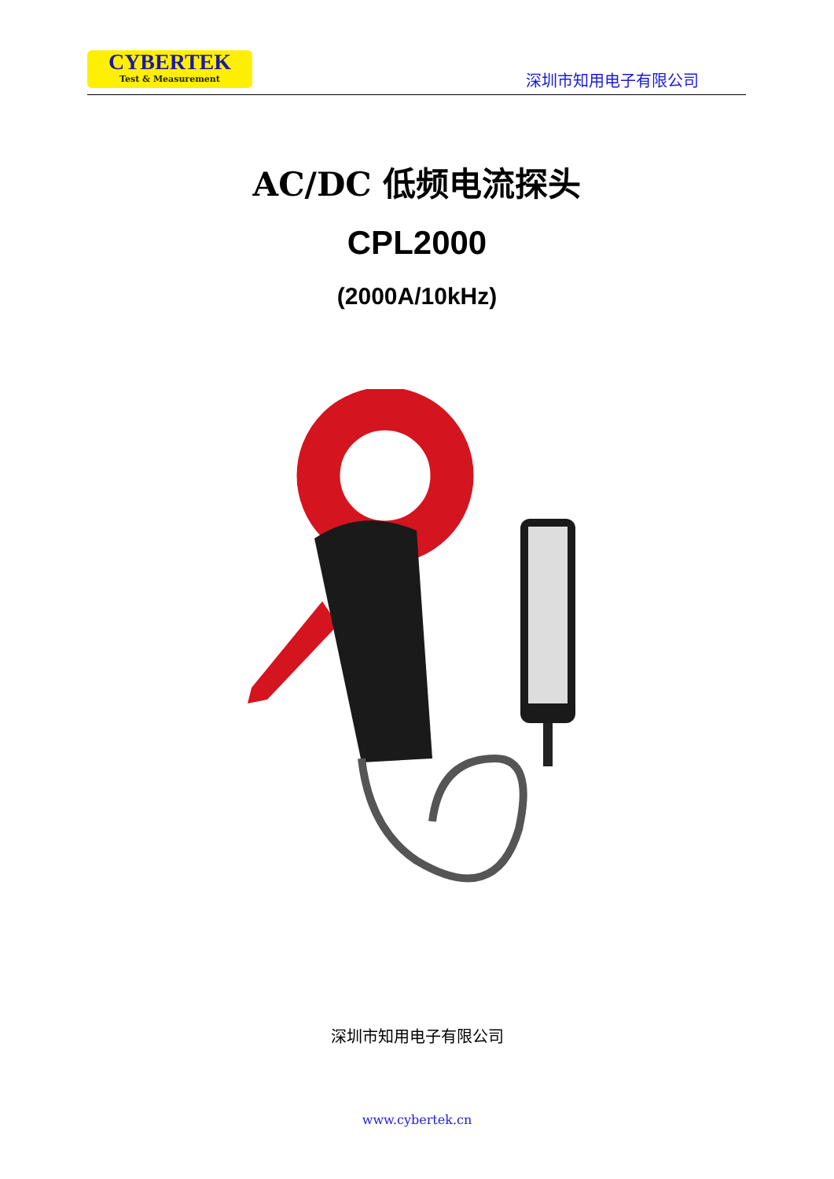CYBERTEK
Test & Measurement
深圳市知用电子有限公司
AC/DC 低频电流探头
CPL2000
(2000A/10kHz)
深圳市知用电子有限公司
www.cybertek.cn